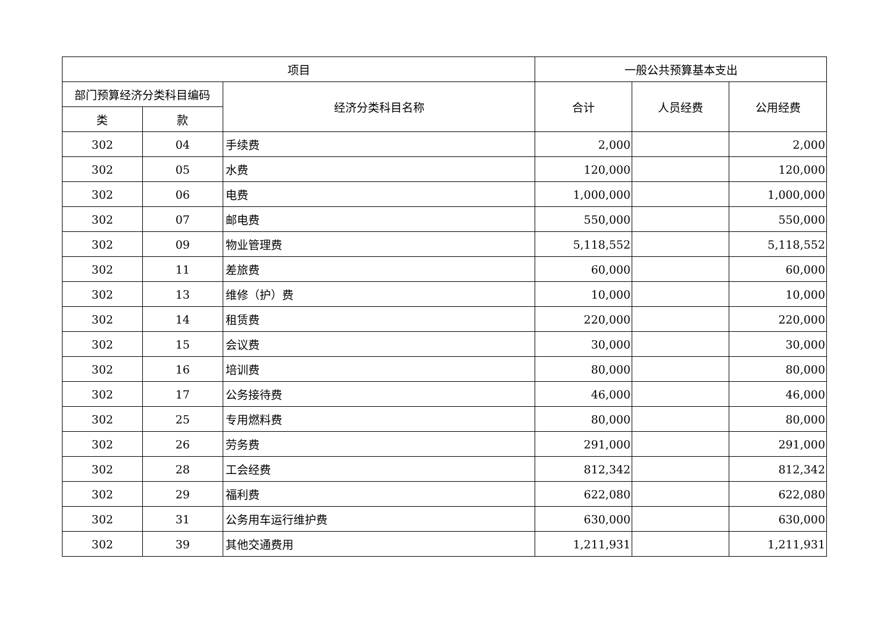| 项目 | | | 一般公共预算基本支出 | | |
| --- | --- | --- | --- | --- | --- |
| 部门预算经济分类科目编码 | | 经济分类科目名称 | 合计 | 人员经费 | 公用经费 |
| 类 | 款 | | | | |
| 302 | 04 | 手续费 | 2,000 | | 2,000 |
| 302 | 05 | 水费 | 120,000 | | 120,000 |
| 302 | 06 | 电费 | 1,000,000 | | 1,000,000 |
| 302 | 07 | 邮电费 | 550,000 | | 550,000 |
| 302 | 09 | 物业管理费 | 5,118,552 | | 5,118,552 |
| 302 | 11 | 差旅费 | 60,000 | | 60,000 |
| 302 | 13 | 维修（护）费 | 10,000 | | 10,000 |
| 302 | 14 | 租赁费 | 220,000 | | 220,000 |
| 302 | 15 | 会议费 | 30,000 | | 30,000 |
| 302 | 16 | 培训费 | 80,000 | | 80,000 |
| 302 | 17 | 公务接待费 | 46,000 | | 46,000 |
| 302 | 25 | 专用燃料费 | 80,000 | | 80,000 |
| 302 | 26 | 劳务费 | 291,000 | | 291,000 |
| 302 | 28 | 工会经费 | 812,342 | | 812,342 |
| 302 | 29 | 福利费 | 622,080 | | 622,080 |
| 302 | 31 | 公务用车运行维护费 | 630,000 | | 630,000 |
| 302 | 39 | 其他交通费用 | 1,211,931 | | 1,211,931 |